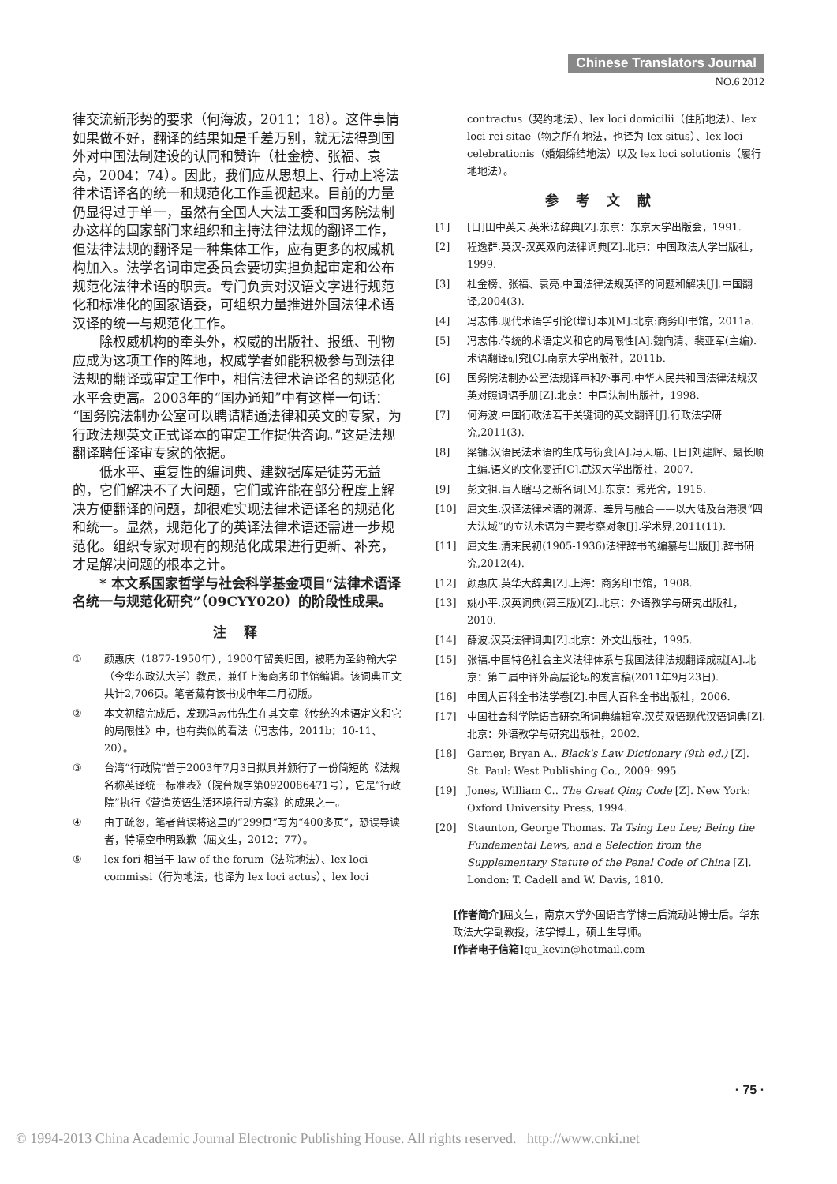Chinese Translators Journal
NO.6 2012
律交流新形势的要求（何海波，2011：18）。这件事情如果做不好，翻译的结果如是千差万别，就无法得到国外对中国法制建设的认同和赞许（杜金榜、张福、袁亮，2004：74）。因此，我们应从思想上、行动上将法律术语译名的统一和规范化工作重视起来。目前的力量仍显得过于单一，虽然有全国人大法工委和国务院法制办这样的国家部门来组织和主持法律法规的翻译工作，但法律法规的翻译是一种集体工作，应有更多的权威机构加入。法学名词审定委员会要切实担负起审定和公布规范化法律术语的职责。专门负责对汉语文字进行规范化和标准化的国家语委，可组织力量推进外国法律术语汉译的统一与规范化工作。
除权威机构的牵头外，权威的出版社、报纸、刊物应成为这项工作的阵地，权威学者如能积极参与到法律法规的翻译或审定工作中，相信法律术语译名的规范化水平会更高。2003年的“国办通知”中有这样一句话：“国务院法制办公室可以聘请精通法律和英文的专家，为行政法规英文正式译本的审定工作提供咨询。”这是法规翻译聘任译审专家的依据。
低水平、重复性的编词典、建数据库是徒劳无益的，它们解决不了大问题，它们或许能在部分程度上解决方便翻译的问题，却很难实现法律术语译名的规范化和统一。显然，规范化了的英译法律术语还需进一步规范化。组织专家对现有的规范化成果进行更新、补充，才是解决问题的根本之计。
* 本文系国家哲学与社会科学基金项目“法律术语译名统一与规范化研究”（09CYY020）的阶段性成果。
注 释
① 颜惠庆（1877-1950年），1900年留美归国，被聘为圣约翰大学（今华东政法大学）教员，兼任上海商务印书馆编辑。该词典正文共计2,706页。笔者藏有该书戊申年二月初版。
② 本文初稿完成后，发现冯志伟先生在其文章《传统的术语定义和它的局限性》中，也有类似的看法（冯志伟，2011b：10-11、20）。
③ 台湾“行政院”曾于2003年7月3日拟具并颁行了一份简短的《法规名称英译统一标准表》（院台规字第0920086471号），它是“行政院”执行《营造英语生活环境行动方案》的成果之一。
④ 由于疏忽，笔者曾误将这里的“299页”写为“400多页”，恐误导读者，特隔空申明致歉（屈文生，2012：77）。
⑤ lex fori 相当于 law of the forum（法院地法）、lex loci commissi（行为地法，也译为 lex loci actus）、lex loci
contractus（契约地法）、lex loci domicilii（住所地法）、lex loci rei sitae（物之所在地法，也译为 lex situs）、lex loci celebrationis（婚姻缔结地法）以及 lex loci solutionis（履行地地法）。
参 考 文 献
[1] [日]田中英夫.英米法辞典[Z].东京：东京大学出版会，1991.
[2] 程逸群.英汉-汉英双向法律词典[Z].北京：中国政法大学出版社，1999.
[3] 杜金榜、张福、袁亮.中国法律法规英译的问题和解决[J].中国翻译,2004(3).
[4] 冯志伟.现代术语学引论(增订本)[M].北京:商务印书馆，2011a.
[5] 冯志伟.传统的术语定义和它的局限性[A].魏向清、裴亚军(主编).术语翻译研究[C].南京大学出版社，2011b.
[6] 国务院法制办公室法规译审和外事司.中华人民共和国法律法规汉英对照词语手册[Z].北京：中国法制出版社，1998.
[7] 何海波.中国行政法若干关键词的英文翻译[J].行政法学研究,2011(3).
[8] 梁镛.汉语民法术语的生成与衍变[A].冯天瑜、[日]刘建辉、聂长顺主编.语义的文化变迁[C].武汉大学出版社，2007.
[9] 彭文祖.盲人瞎马之新名词[M].东京：秀光舍，1915.
[10] 屈文生.汉译法律术语的渊源、差异与融合——以大陆及台港澳“四大法域”的立法术语为主要考察对象[J].学术界,2011(11).
[11] 屈文生.清末民初(1905-1936)法律辞书的编纂与出版[J].辞书研究,2012(4).
[12] 颜惠庆.英华大辞典[Z].上海：商务印书馆，1908.
[13] 姚小平.汉英词典(第三版)[Z].北京：外语教学与研究出版社，2010.
[14] 薛波.汉英法律词典[Z].北京：外文出版社，1995.
[15] 张福.中国特色社会主义法律体系与我国法律法规翻译成就[A].北京：第二届中译外高层论坛的发言稿(2011年9月23日).
[16] 中国大百科全书法学卷[Z].中国大百科全书出版社，2006.
[17] 中国社会科学院语言研究所词典编辑室.汉英双语现代汉语词典[Z].北京：外语教学与研究出版社，2002.
[18] Garner, Bryan A.. Black's Law Dictionary (9th ed.) [Z]. St. Paul: West Publishing Co., 2009: 995.
[19] Jones, William C.. The Great Qing Code [Z]. New York: Oxford University Press, 1994.
[20] Staunton, George Thomas. Ta Tsing Leu Lee; Being the Fundamental Laws, and a Selection from the Supplementary Statute of the Penal Code of China [Z]. London: T. Cadell and W. Davis, 1810.
[作者简介] 屈文生，南京大学外国语言学博士后流动站博士后。华东政法大学副教授，法学博士，硕士生导师。
[作者电子信箱] qu_kevin@hotmail.com
· 75 ·
© 1994-2013 China Academic Journal Electronic Publishing House. All rights reserved. http://www.cnki.net